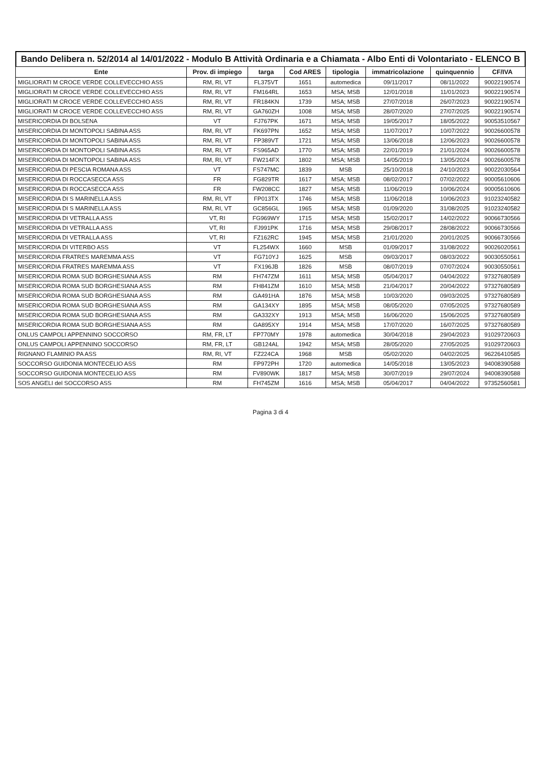Bando Delibera n. 52/2014 al 14/01/2022 - Modulo B Attività Ordinaria e a Chiamata - Albo Enti di Volontariato - ELENCO B
| Ente | Prov. di impiego | targa | Cod ARES | tipologia | immatricolazione | quinquennio | CF/IVA |
| --- | --- | --- | --- | --- | --- | --- | --- |
| MIGLIORATI M CROCE VERDE COLLEVECCHIO ASS | RM, RI, VT | FL375VT | 1651 | automedica | 09/11/2017 | 08/11/2022 | 90022190574 |
| MIGLIORATI M CROCE VERDE COLLEVECCHIO ASS | RM, RI, VT | FM164RL | 1653 | MSA; MSB | 12/01/2018 | 11/01/2023 | 90022190574 |
| MIGLIORATI M CROCE VERDE COLLEVECCHIO ASS | RM, RI, VT | FR184KN | 1739 | MSA; MSB | 27/07/2018 | 26/07/2023 | 90022190574 |
| MIGLIORATI M CROCE VERDE COLLEVECCHIO ASS | RM, RI, VT | GA760ZH | 1008 | MSA; MSB | 28/07/2020 | 27/07/2025 | 90022190574 |
| MISERICORDIA DI BOLSENA | VT | FJ767PK | 1671 | MSA; MSB | 19/05/2017 | 18/05/2022 | 90053510567 |
| MISERICORDIA DI MONTOPOLI SABINA ASS | RM, RI, VT | FK697PN | 1652 | MSA; MSB | 11/07/2017 | 10/07/2022 | 90026600578 |
| MISERICORDIA DI MONTOPOLI SABINA ASS | RM, RI, VT | FP389VT | 1721 | MSA; MSB | 13/06/2018 | 12/06/2023 | 90026600578 |
| MISERICORDIA DI MONTOPOLI SABINA ASS | RM, RI, VT | FS965AD | 1770 | MSA; MSB | 22/01/2019 | 21/01/2024 | 90026600578 |
| MISERICORDIA DI MONTOPOLI SABINA ASS | RM, RI, VT | FW214FX | 1802 | MSA; MSB | 14/05/2019 | 13/05/2024 | 90026600578 |
| MISERICORDIA DI PESCIA ROMANA ASS | VT | FS747MC | 1839 | MSB | 25/10/2018 | 24/10/2023 | 90022030564 |
| MISERICORDIA DI ROCCASECCA ASS | FR | FG829TR | 1617 | MSA; MSB | 08/02/2017 | 07/02/2022 | 90005610606 |
| MISERICORDIA DI ROCCASECCA ASS | FR | FW208CC | 1827 | MSA; MSB | 11/06/2019 | 10/06/2024 | 90005610606 |
| MISERICORDIA DI S MARINELLA ASS | RM, RI, VT | FP013TX | 1746 | MSA; MSB | 11/06/2018 | 10/06/2023 | 91023240582 |
| MISERICORDIA DI S MARINELLA ASS | RM, RI, VT | GC856GL | 1965 | MSA; MSB | 01/09/2020 | 31/08/2025 | 91023240582 |
| MISERICORDIA DI VETRALLA ASS | VT, RI | FG969WY | 1715 | MSA; MSB | 15/02/2017 | 14/02/2022 | 90066730566 |
| MISERICORDIA DI VETRALLA ASS | VT, RI | FJ991PK | 1716 | MSA; MSB | 29/08/2017 | 28/08/2022 | 90066730566 |
| MISERICORDIA DI VETRALLA ASS | VT, RI | FZ162RC | 1945 | MSA; MSB | 21/01/2020 | 20/01/2025 | 90066730566 |
| MISERICORDIA DI VITERBO ASS | VT | FL254WX | 1660 | MSB | 01/09/2017 | 31/08/2022 | 90026020561 |
| MISERICORDIA FRATRES MAREMMA ASS | VT | FG710YJ | 1625 | MSB | 09/03/2017 | 08/03/2022 | 90030550561 |
| MISERICORDIA FRATRES MAREMMA ASS | VT | FX196JB | 1826 | MSB | 08/07/2019 | 07/07/2024 | 90030550561 |
| MISERICORDIA ROMA SUD BORGHESIANA ASS | RM | FH747ZM | 1611 | MSA; MSB | 05/04/2017 | 04/04/2022 | 97327680589 |
| MISERICORDIA ROMA SUD BORGHESIANA ASS | RM | FH841ZM | 1610 | MSA; MSB | 21/04/2017 | 20/04/2022 | 97327680589 |
| MISERICORDIA ROMA SUD BORGHESIANA ASS | RM | GA491HA | 1876 | MSA; MSB | 10/03/2020 | 09/03/2025 | 97327680589 |
| MISERICORDIA ROMA SUD BORGHESIANA ASS | RM | GA134XY | 1895 | MSA; MSB | 08/05/2020 | 07/05/2025 | 97327680589 |
| MISERICORDIA ROMA SUD BORGHESIANA ASS | RM | GA332XY | 1913 | MSA; MSB | 16/06/2020 | 15/06/2025 | 97327680589 |
| MISERICORDIA ROMA SUD BORGHESIANA ASS | RM | GA895XY | 1914 | MSA; MSB | 17/07/2020 | 16/07/2025 | 97327680589 |
| ONLUS CAMPOLI APPENNINO SOCCORSO | RM, FR, LT | FP770MY | 1978 | automedica | 30/04/2018 | 29/04/2023 | 91029720603 |
| ONLUS CAMPOLI APPENNINO SOCCORSO | RM, FR, LT | GB124AL | 1942 | MSA; MSB | 28/05/2020 | 27/05/2025 | 91029720603 |
| RIGNANO FLAMINIO PA ASS | RM, RI, VT | FZ224CA | 1968 | MSB | 05/02/2020 | 04/02/2025 | 96226410585 |
| SOCCORSO GUIDONIA MONTECELIO ASS | RM | FP972PH | 1720 | automedica | 14/05/2018 | 13/05/2023 | 94008390588 |
| SOCCORSO GUIDONIA MONTECELIO ASS | RM | FV890WK | 1817 | MSA; MSB | 30/07/2019 | 29/07/2024 | 94008390588 |
| SOS ANGELI del SOCCORSO ASS | RM | FH745ZM | 1616 | MSA; MSB | 05/04/2017 | 04/04/2022 | 97352560581 |
Pagina 3 di 4